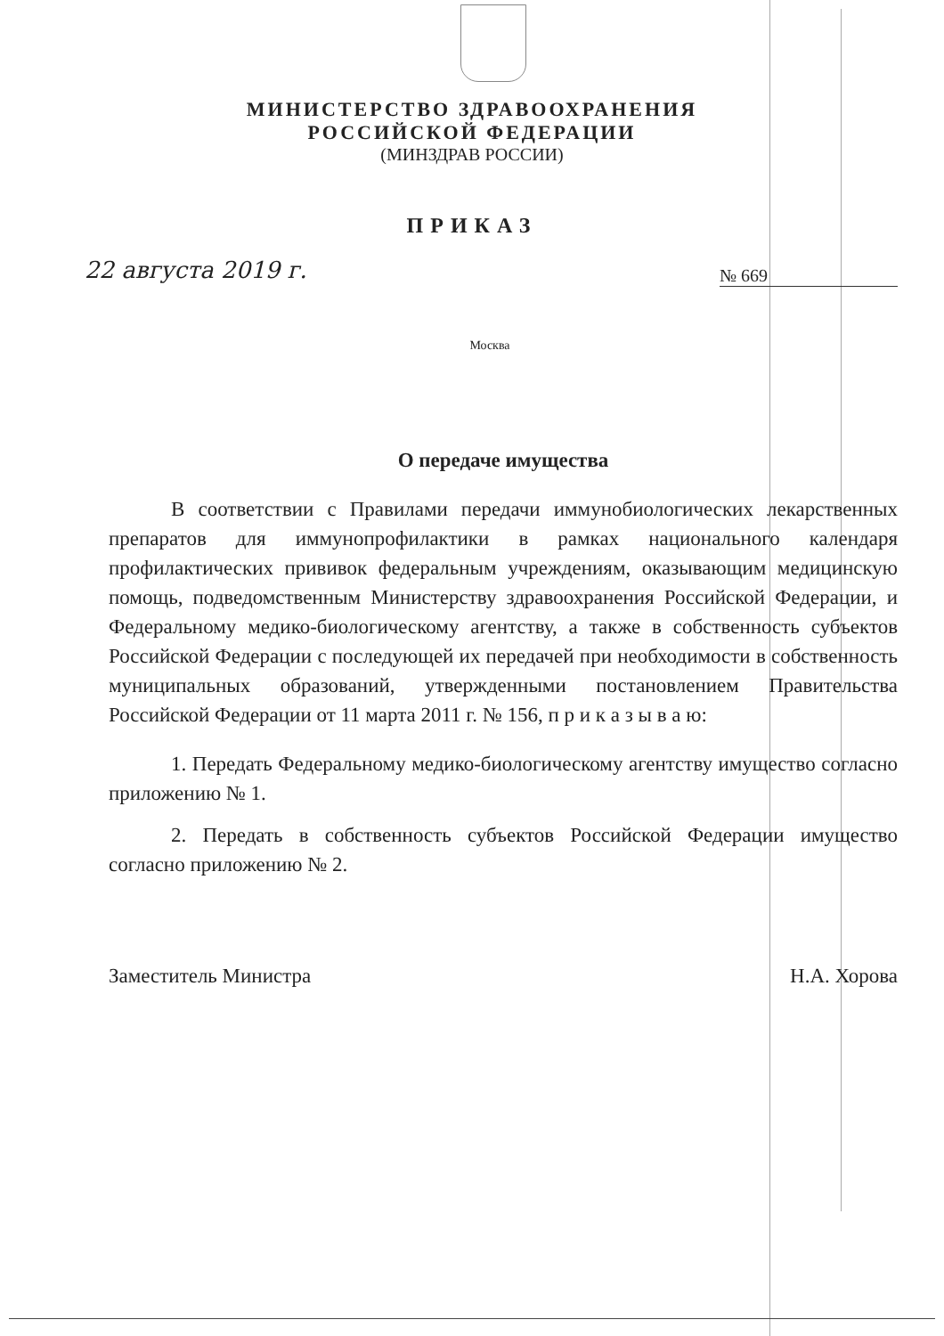МИНИСТЕРСТВО ЗДРАВООХРАНЕНИЯ
РОССИЙСКОЙ ФЕДЕРАЦИИ
(МИНЗДРАВ РОССИИ)
ПРИКАЗ
22 августа 2019 г. № 669
Москва
О передаче имущества
В соответствии с Правилами передачи иммунобиологических лекарственных препаратов для иммунопрофилактики в рамках национального календаря профилактических прививок федеральным учреждениям, оказывающим медицинскую помощь, подведомственным Министерству здравоохранения Российской Федерации, и Федеральному медико-биологическому агентству, а также в собственность субъектов Российской Федерации с последующей их передачей при необходимости в собственность муниципальных образований, утвержденными постановлением Правительства Российской Федерации от 11 марта 2011 г. № 156, п р и к а з ы в а ю:
1. Передать Федеральному медико-биологическому агентству имущество согласно приложению № 1.
2. Передать в собственность субъектов Российской Федерации имущество согласно приложению № 2.
Заместитель Министра Н.А. Хорова